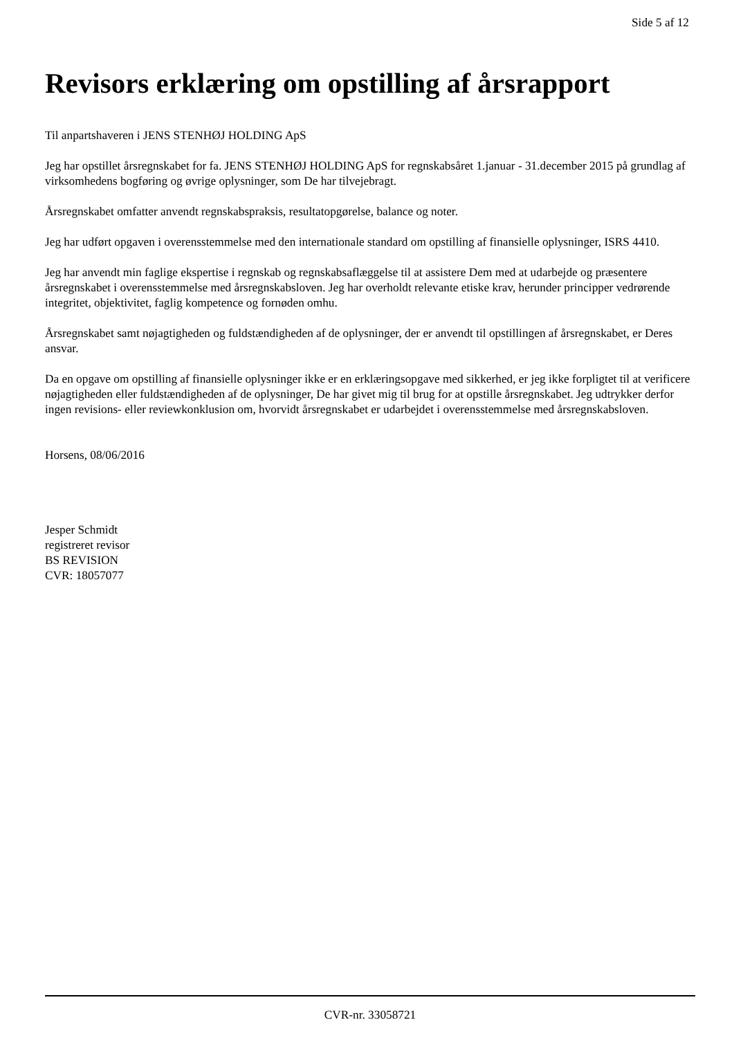Side 5 af 12
Revisors erklæring om opstilling af årsrapport
Til anpartshaveren i JENS STENHØJ HOLDING ApS
Jeg har opstillet årsregnskabet for fa. JENS STENHØJ HOLDING ApS for regnskabsåret 1.januar - 31.december 2015 på grundlag af virksomhedens bogføring og øvrige oplysninger, som De har tilvejebragt.
Årsregnskabet omfatter anvendt regnskabspraksis, resultatopgørelse, balance og noter.
Jeg har udført opgaven i overensstemmelse med den internationale standard om opstilling af finansielle oplysninger, ISRS 4410.
Jeg har anvendt min faglige ekspertise i regnskab og regnskabsaflæggelse til at assistere Dem med at udarbejde og præsentere årsregnskabet i overensstemmelse med årsregnskabsloven. Jeg har overholdt relevante etiske krav, herunder principper vedrørende integritet, objektivitet, faglig kompetence og fornøden omhu.
Årsregnskabet samt nøjagtigheden og fuldstændigheden af de oplysninger, der er anvendt til opstillingen af årsregnskabet, er Deres ansvar.
Da en opgave om opstilling af finansielle oplysninger ikke er en erklæringsopgave med sikkerhed, er jeg ikke forpligtet til at verificere nøjagtigheden eller fuldstændigheden af de oplysninger, De har givet mig til brug for at opstille årsregnskabet. Jeg udtrykker derfor ingen revisions- eller reviewkonklusion om, hvorvidt årsregnskabet er udarbejdet i overensstemmelse med årsregnskabsloven.
Horsens, 08/06/2016
Jesper Schmidt
registreret revisor
BS REVISION
CVR: 18057077
CVR-nr. 33058721